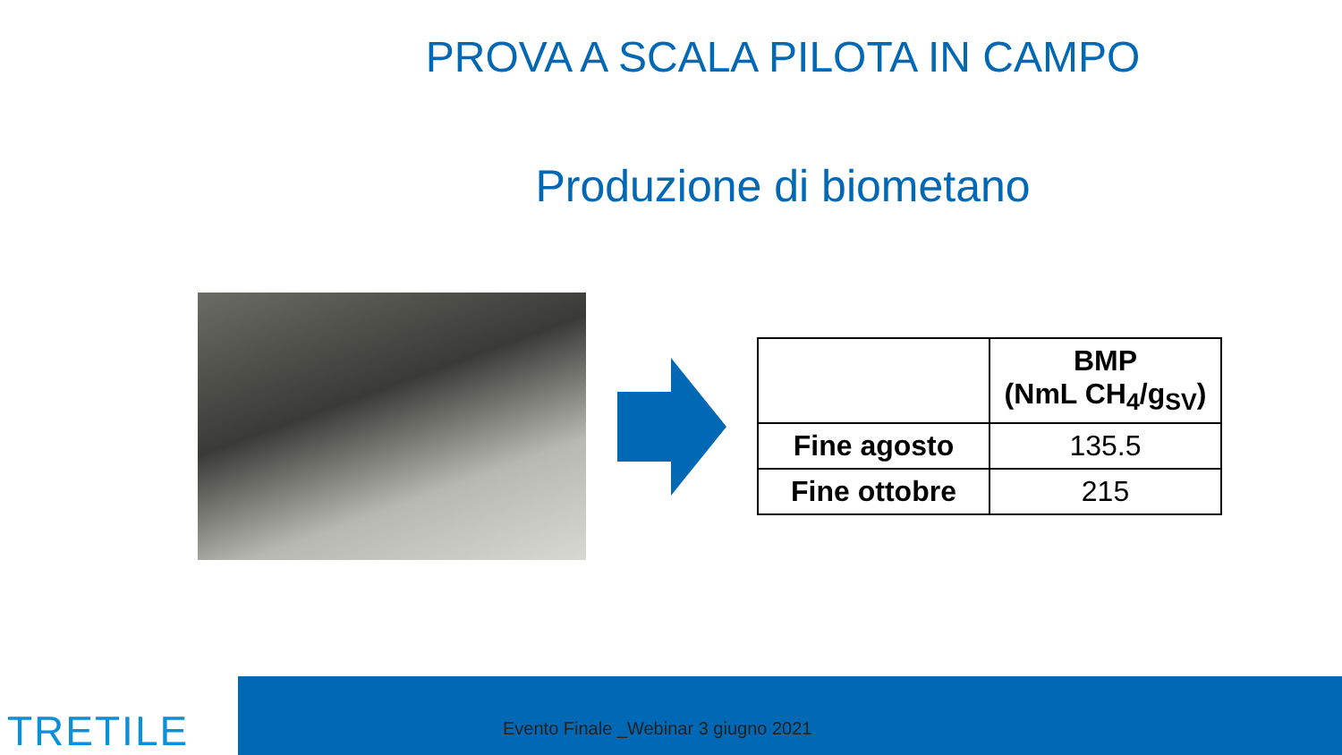PROVA A SCALA PILOTA IN CAMPO
Produzione di biometano
| | BMP (NmL CH<sub>4</sub>/g<sub>SV</sub>) |
| Fine agosto | 135.5 |
| Fine ottobre | 215 |
TRETILE
Evento Finale _Webinar 3 giugno 2021